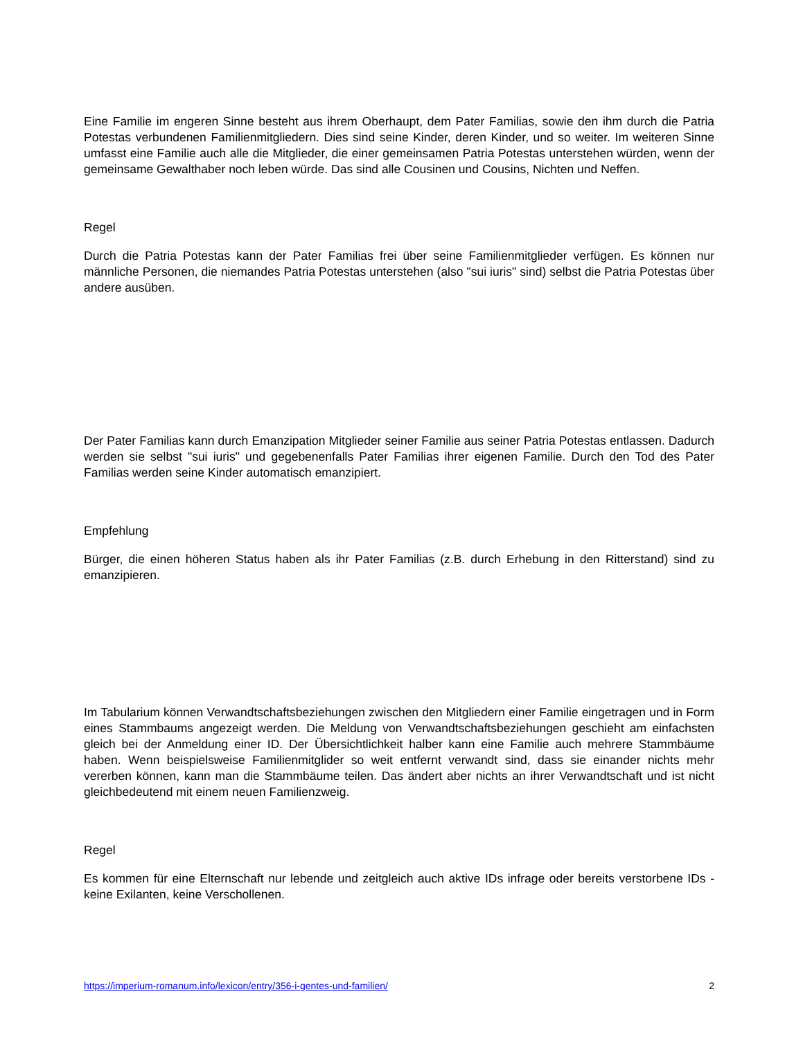Eine Familie im engeren Sinne besteht aus ihrem Oberhaupt, dem Pater Familias, sowie den ihm durch die Patria Potestas verbundenen Familienmitgliedern. Dies sind seine Kinder, deren Kinder, und so weiter. Im weiteren Sinne umfasst eine Familie auch alle die Mitglieder, die einer gemeinsamen Patria Potestas unterstehen würden, wenn der gemeinsame Gewalthaber noch leben würde. Das sind alle Cousinen und Cousins, Nichten und Neffen.
Regel
Durch die Patria Potestas kann der Pater Familias frei über seine Familienmitglieder verfügen. Es können nur männliche Personen, die niemandes Patria Potestas unterstehen (also "sui iuris" sind) selbst die Patria Potestas über andere ausüben.
Der Pater Familias kann durch Emanzipation Mitglieder seiner Familie aus seiner Patria Potestas entlassen. Dadurch werden sie selbst "sui iuris" und gegebenenfalls Pater Familias ihrer eigenen Familie. Durch den Tod des Pater Familias werden seine Kinder automatisch emanzipiert.
Empfehlung
Bürger, die einen höheren Status haben als ihr Pater Familias (z.B. durch Erhebung in den Ritterstand) sind zu emanzipieren.
Im Tabularium können Verwandtschaftsbeziehungen zwischen den Mitgliedern einer Familie eingetragen und in Form eines Stammbaums angezeigt werden. Die Meldung von Verwandtschaftsbeziehungen geschieht am einfachsten gleich bei der Anmeldung einer ID. Der Übersichtlichkeit halber kann eine Familie auch mehrere Stammbäume haben. Wenn beispielsweise Familienmitglider so weit entfernt verwandt sind, dass sie einander nichts mehr vererben können, kann man die Stammbäume teilen. Das ändert aber nichts an ihrer Verwandtschaft und ist nicht gleichbedeutend mit einem neuen Familienzweig.
Regel
Es kommen für eine Elternschaft nur lebende und zeitgleich auch aktive IDs infrage oder bereits verstorbene IDs - keine Exilanten, keine Verschollenen.
https://imperium-romanum.info/lexicon/entry/356-i-gentes-und-familien/ 2